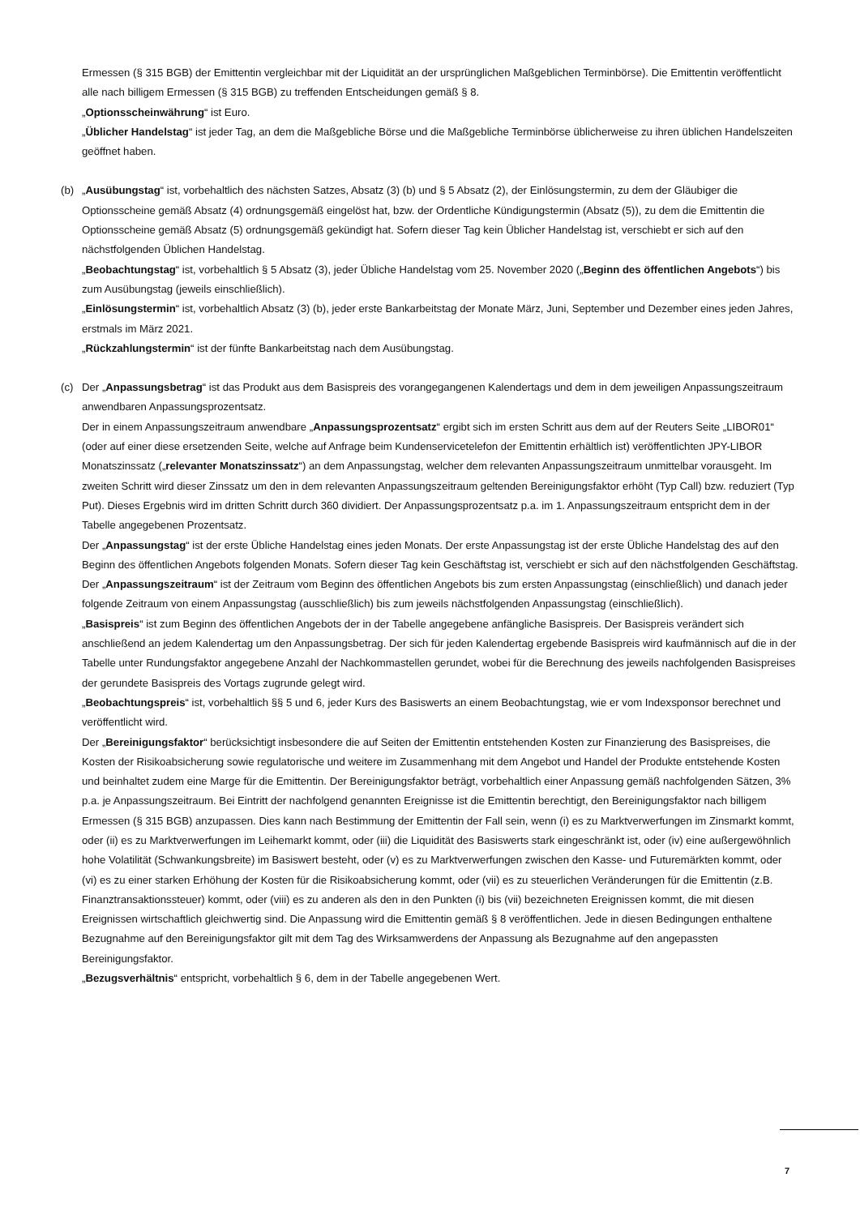Ermessen (§ 315 BGB) der Emittentin vergleichbar mit der Liquidität an der ursprünglichen Maßgeblichen Terminbörse). Die Emittentin veröffentlicht alle nach billigem Ermessen (§ 315 BGB) zu treffenden Entscheidungen gemäß § 8.
„Optionsscheinwährung“ ist Euro.
„Üblicher Handelstag“ ist jeder Tag, an dem die Maßgebliche Börse und die Maßgebliche Terminbörse üblicherweise zu ihren üblichen Handelszeiten geöffnet haben.
(b) „Ausübungstag“ ist, vorbehaltlich des nächsten Satzes, Absatz (3) (b) und § 5 Absatz (2), der Einlösungstermin, zu dem der Gläubiger die Optionsscheine gemäß Absatz (4) ordnungsgemäß eingelöst hat, bzw. der Ordentliche Kündigungstermin (Absatz (5)), zu dem die Emittentin die Optionsscheine gemäß Absatz (5) ordnungsgemäß gekündigt hat. Sofern dieser Tag kein Üblicher Handelstag ist, verschiebt er sich auf den nächstfolgenden Üblichen Handelstag.
„Beobachtungstag“ ist, vorbehaltlich § 5 Absatz (3), jeder Übliche Handelstag vom 25. November 2020 („Beginn des öffentlichen Angebots“) bis zum Ausübungstag (jeweils einschließlich).
„Einlösungstermin“ ist, vorbehaltlich Absatz (3) (b), jeder erste Bankarbeitstag der Monate März, Juni, September und Dezember eines jeden Jahres, erstmals im März 2021.
„Rückzahlungstermin“ ist der fünfte Bankarbeitstag nach dem Ausübungstag.
(c) Der „Anpassungsbetrag“ ist das Produkt aus dem Basispreis des vorangegangenen Kalendertags und dem in dem jeweiligen Anpassungszeitraum anwendbaren Anpassungsprozentsatz.
Der in einem Anpassungszeitraum anwendbare „Anpassungsprozentsatz“ ergibt sich im ersten Schritt aus dem auf der Reuters Seite „LIBOR01“ (oder auf einer diese ersetzenden Seite, welche auf Anfrage beim Kundenservicetelefon der Emittentin erhältlich ist) veröffentlichten JPY-LIBOR Monatszinssatz („relevanter Monatszinssatz“) an dem Anpassungstag, welcher dem relevanten Anpassungszeitraum unmittelbar vorausgeht. Im zweiten Schritt wird dieser Zinssatz um den in dem relevanten Anpassungszeitraum geltenden Bereinigungsfaktor erhöht (Typ Call) bzw. reduziert (Typ Put). Dieses Ergebnis wird im dritten Schritt durch 360 dividiert. Der Anpassungsprozentsatz p.a. im 1. Anpassungszeitraum entspricht dem in der Tabelle angegebenen Prozentsatz.
Der „Anpassungstag“ ist der erste Übliche Handelstag eines jeden Monats. Der erste Anpassungstag ist der erste Übliche Handelstag des auf den Beginn des öffentlichen Angebots folgenden Monats. Sofern dieser Tag kein Geschäftstag ist, verschiebt er sich auf den nächstfolgenden Geschäftstag.
Der „Anpassungszeitraum“ ist der Zeitraum vom Beginn des öffentlichen Angebots bis zum ersten Anpassungstag (einschließlich) und danach jeder folgende Zeitraum von einem Anpassungstag (ausschließlich) bis zum jeweils nächstfolgenden Anpassungstag (einschließlich).
„Basispreis“ ist zum Beginn des öffentlichen Angebots der in der Tabelle angegebene anfängliche Basispreis. Der Basispreis verändert sich anschließend an jedem Kalendertag um den Anpassungsbetrag. Der sich für jeden Kalendertag ergebende Basispreis wird kaufmännisch auf die in der Tabelle unter Rundungsfaktor angegebene Anzahl der Nachkommastellen gerundet, wobei für die Berechnung des jeweils nachfolgenden Basispreises der gerundete Basispreis des Vortags zugrunde gelegt wird.
„Beobachtungspreis“ ist, vorbehaltlich §§ 5 und 6, jeder Kurs des Basiswerts an einem Beobachtungstag, wie er vom Indexsponsor berechnet und veröffentlicht wird.
Der „Bereinigungsfaktor“ berücksichtigt insbesondere die auf Seiten der Emittentin entstehenden Kosten zur Finanzierung des Basispreises, die Kosten der Risikoabsicherung sowie regulatorische und weitere im Zusammenhang mit dem Angebot und Handel der Produkte entstehende Kosten und beinhaltet zudem eine Marge für die Emittentin. Der Bereinigungsfaktor beträgt, vorbehaltlich einer Anpassung gemäß nachfolgenden Sätzen, 3% p.a. je Anpassungszeitraum. Bei Eintritt der nachfolgend genannten Ereignisse ist die Emittentin berechtigt, den Bereinigungsfaktor nach billigem Ermessen (§ 315 BGB) anzupassen. Dies kann nach Bestimmung der Emittentin der Fall sein, wenn (i) es zu Marktverwerfungen im Zinsmarkt kommt, oder (ii) es zu Marktverwerfungen im Leihemarkt kommt, oder (iii) die Liquidität des Basiswerts stark eingeschränkt ist, oder (iv) eine außergewöhnlich hohe Volatilität (Schwankungsbreite) im Basiswert besteht, oder (v) es zu Marktverwerfungen zwischen den Kasse- und Futuremärkten kommt, oder (vi) es zu einer starken Erhöhung der Kosten für die Risikoabsicherung kommt, oder (vii) es zu steuerlichen Veränderungen für die Emittentin (z.B. Finanztransaktionssteuer) kommt, oder (viii) es zu anderen als den in den Punkten (i) bis (vii) bezeichneten Ereignissen kommt, die mit diesen Ereignissen wirtschaftlich gleichwertig sind. Die Anpassung wird die Emittentin gemäß § 8 veröffentlichen. Jede in diesen Bedingungen enthaltene Bezugnahme auf den Bereinigungsfaktor gilt mit dem Tag des Wirksamwerdens der Anpassung als Bezugnahme auf den angepassten Bereinigungsfaktor.
„Bezugsverhältnis“ entspricht, vorbehaltlich § 6, dem in der Tabelle angegebenen Wert.
7